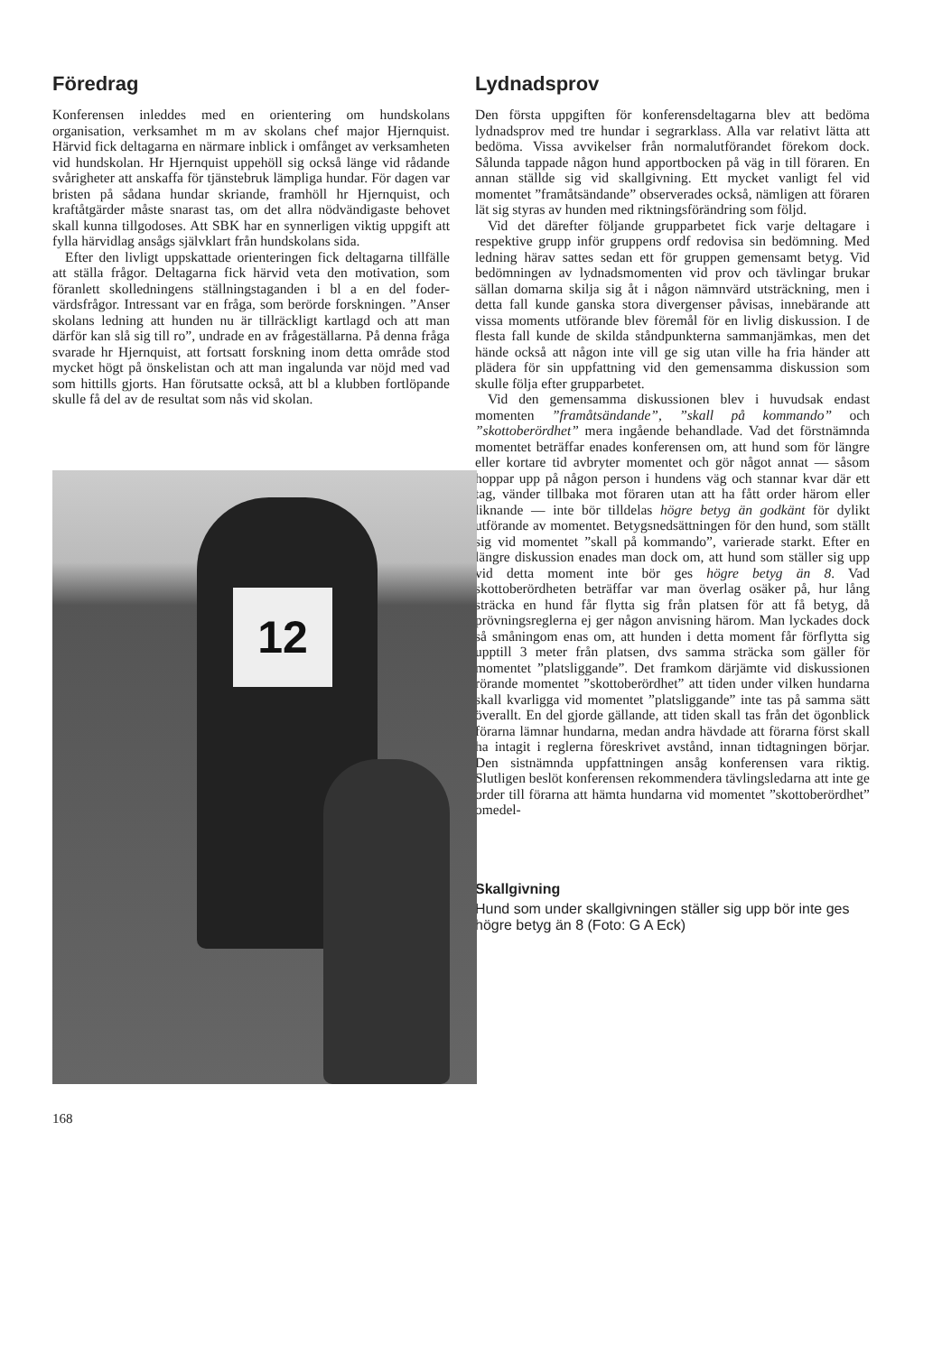Föredrag
Konferensen inleddes med en orientering om hundskolans organisation, verksamhet m m av skolans chef major Hjernquist. Härvid fick deltagarna en närmare inblick i omfånget av verksamheten vid hundskolan. Hr Hjernquist uppehöll sig också länge vid rådande svårigheter att anskaffa för tjänstebruk lämpliga hundar. För dagen var bristen på sådana hundar skriande, framhöll hr Hjernquist, och kraftåtgärder måste snarast tas, om det allra nödvändigaste behovet skall kunna tillgodoses. Att SBK har en synnerligen viktig uppgift att fylla härvidlag ansågs självklart från hundskolans sida.
Efter den livligt uppskattade orienteringen fick deltagarna tillfälle att ställa frågor. Deltagarna fick härvid veta den motivation, som föranlett skolledningens ställningstaganden i bl a en del foder­värdsfrågor. Intressant var en fråga, som berörde forskningen. ”Anser skolans ledning att hunden nu är tillräckligt kartlagd och att man därför kan slå sig till ro”, undrade en av frågeställarna. På denna fråga svarade hr Hjernquist, att fortsatt forskning inom detta område stod mycket högt på önskelistan och att man ingalunda var nöjd med vad som hittills gjorts. Han förutsatte också, att bl a klubben fortlöpande skulle få del av de resultat som nås vid skolan.
12
Lydnadsprov
Den första uppgiften för konferensdeltagarna blev att bedöma lydnadsprov med tre hundar i segrarklass. Alla var relativt lätta att bedöma. Vissa avvikelser från normalutförandet förekom dock. Sålunda tappade någon hund apportbocken på väg in till föraren. En annan ställde sig vid skallgivning. Ett mycket vanligt fel vid momentet ”framåtsändande” observerades också, nämligen att föraren lät sig styras av hunden med riktningsförändring som följd.
Vid det därefter följande grupparbetet fick varje deltagare i respektive grupp inför gruppens ordf redovisa sin bedömning. Med ledning härav sattes sedan ett för gruppen gemensamt betyg. Vid bedömningen av lydnadsmomenten vid prov och tävlingar brukar sällan domarna skilja sig åt i någon nämnvärd utsträckning, men i detta fall kunde ganska stora divergenser påvisas, innebärande att vissa moments utförande blev föremål för en livlig diskussion. I de flesta fall kunde de skilda ståndpunkterna sammanjämkas, men det hände också att någon inte vill ge sig utan ville ha fria händer att plädera för sin uppfattning vid den gemensamma diskussion som skulle följa efter grupparbetet.
Vid den gemensamma diskussionen blev i huvudsak endast momenten ”framåtsändande”, ”skall på kommando” och ”skottoberördhet” mera ingående behandlade. Vad det förstnämnda momentet beträffar enades konferensen om, att hund som för längre eller kortare tid avbryter momentet och gör något annat — såsom hoppar upp på någon person i hundens väg och stannar kvar där ett tag, vänder tillbaka mot föraren utan att ha fått order härom eller liknande — inte bör tilldelas högre betyg än godkänt för dylikt utförande av momentet. Betygsnedsättningen för den hund, som ställt sig vid momentet ”skall på kommando”, varierade starkt. Efter en längre diskussion enades man dock om, att hund som ställer sig upp vid detta moment inte bör ges högre betyg än 8. Vad skottoberördheten beträffar var man överlag osäker på, hur lång sträcka en hund får flytta sig från platsen för att få betyg, då prövningsreglerna ej ger någon anvisning härom. Man lyckades dock så småningom enas om, att hunden i detta moment får förflytta sig upptill 3 meter från platsen, dvs samma sträcka som gäller för momentet ”platsliggande”. Det framkom därjämte vid diskussionen rörande momentet ”skottoberördhet” att tiden under vilken hundarna skall kvarligga vid momentet ”platsliggande” inte tas på samma sätt överallt. En del gjorde gällande, att tiden skall tas från det ögonblick förarna lämnar hundarna, medan andra hävdade att förarna först skall ha intagit i reglerna föreskrivet avstånd, innan tidtagningen börjar. Den sistnämnda uppfattningen ansåg konferensen vara riktig. Slutligen beslöt konferensen rekommendera tävlingsledarna att inte ge order till förarna att hämta hundarna vid momentet ”skottoberördhet” omedel-
Skallgivning
Hund som under skallgivningen ställer sig upp bör inte ges högre betyg än 8 (Foto: G A Eck)
168